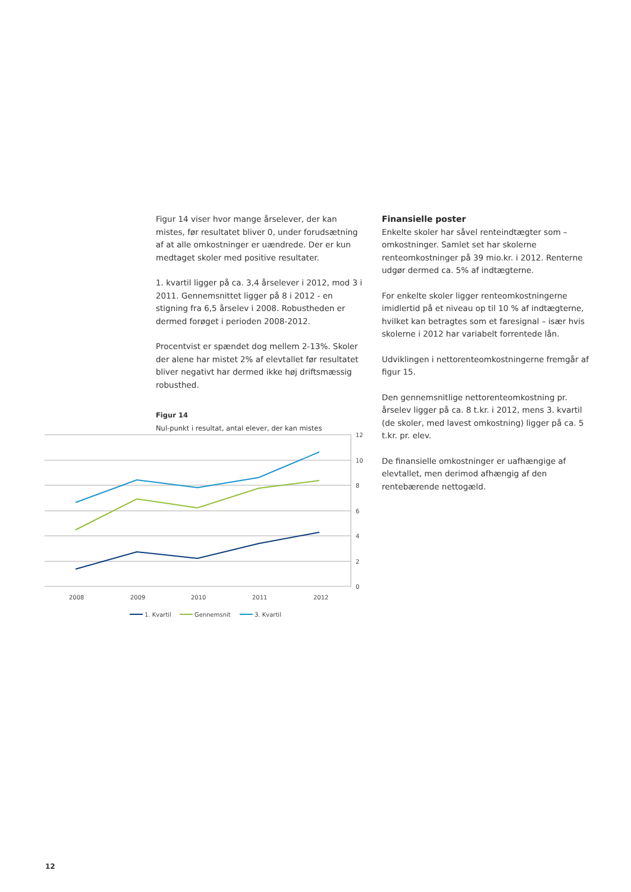Figur 14 viser hvor mange årselever, der kan mistes, før resultatet bliver 0, under forudsætning af at alle omkostninger er uændrede. Der er kun medtaget skoler med positive resultater.
1. kvartil ligger på ca. 3,4 årselever i 2012, mod 3 i 2011. Gennemsnittet ligger på 8 i 2012 - en stigning fra 6,5 årselev i 2008. Robustheden er dermed forøget i perioden 2008-2012.
Procentvist er spændet dog mellem 2-13%. Skoler der alene har mistet 2% af elevtallet før resultatet bliver negativt har dermed ikke høj driftsmæssig robusthed.
Figur 14
Nul-punkt i resultat, antal elever, der kan mistes
Finansielle poster
Enkelte skoler har såvel renteindtægter som –omkostninger. Samlet set har skolerne renteomkostninger på 39 mio.kr. i 2012. Renterne udgør dermed ca. 5% af indtægterne.
For enkelte skoler ligger renteomkostningerne imidlertid på et niveau op til 10 % af indtægterne, hvilket kan betragtes som et faresignal – især hvis skolerne i 2012 har variabelt forrentede lån.
Udviklingen i nettorenteomkostningerne fremgår af figur 15.
Den gennemsnitlige nettorenteomkostning pr. årselev ligger på ca. 8 t.kr. i 2012, mens 3. kvartil (de skoler, med lavest omkostning) ligger på ca. 5 t.kr. pr. elev.
De finansielle omkostninger er uafhængige af elevtallet, men derimod afhængig af den rentebærende nettogæld.
12
10
8
6
4
2
0
2008
2009
2010
2011
2012
1. Kvartil
Gennemsnit
3. Kvartil
12